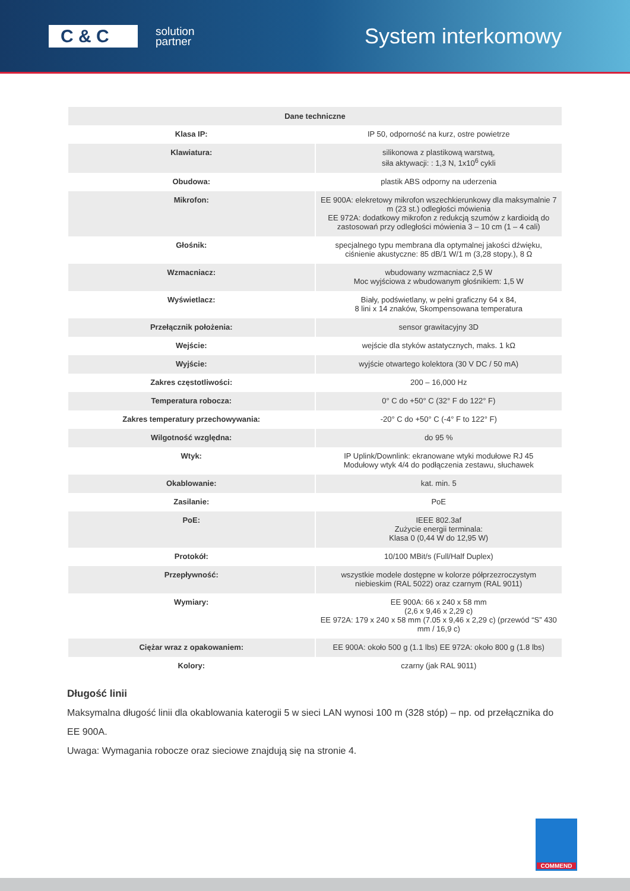C & C
solution
partner
System interkomowy
| Dane techniczne | |
| --- | --- |
| Klasa IP: | IP 50, odporność na kurz, ostre powietrze |
| Klawiatura: | silikonowa z plastikową warstwą, siła aktywacji: : 1,3 N, 1x10<sup>6</sup> cykli |
| Obudowa: | plastik ABS odporny na uderzenia |
| Mikrofon: | EE 900A: elekretowy mikrofon wszechkierunkowy dla maksymalnie 7 m (23 st.) odległości mówienia EE 972A: dodatkowy mikrofon z redukcją szumów z kardioidą do zastosowań przy odległości mówienia 3 – 10 cm (1 – 4 cali) |
| Głośnik: | specjalnego typu membrana dla optymalnej jakości dźwięku, ciśnienie akustyczne: 85 dB/1 W/1 m (3,28 stopy.), 8 Ω |
| Wzmacniacz: | wbudowany wzmacniacz 2,5 W Moc wyjściowa z wbudowanym głośnikiem: 1,5 W |
| Wyświetlacz: | Biały, podświetlany, w pełni graficzny 64 x 84, 8 lini x 14 znaków, Skompensowana temperatura |
| Przełącznik położenia: | sensor grawitacyjny 3D |
| Wejście: | wejście dla styków astatycznych, maks. 1 kΩ |
| Wyjście: | wyjście otwartego kolektora (30 V DC / 50 mA) |
| Zakres częstotliwości: | 200 – 16,000 Hz |
| Temperatura robocza: | 0° C do +50° C (32° F do 122° F) |
| Zakres temperatury przechowywania: | -20° C do +50° C (-4° F to 122° F) |
| Wilgotność względna: | do 95 % |
| Wtyk: | IP Uplink/Downlink: ekranowane wtyki modułowe RJ 45 Modułowy wtyk 4/4 do podłączenia zestawu, słuchawek |
| Okablowanie: | kat. min. 5 |
| Zasilanie: | PoE |
| PoE: | IEEE 802.3af Zużycie energii terminala: Klasa 0 (0,44 W do 12,95 W) |
| Protokół: | 10/100 MBit/s (Full/Half Duplex) |
| Przepływność: | wszystkie modele dostępne w kolorze półprzezroczystym niebieskim (RAL 5022) oraz czarnym (RAL 9011) |
| Wymiary: | EE 900A: 66 x 240 x 58 mm (2,6 x 9,46 x 2,29 c) EE 972A: 179 x 240 x 58 mm (7.05 x 9,46 x 2,29 c) (przewód “S” 430 mm / 16,9 c) |
| Ciężar wraz z opakowaniem: | EE 900A: około 500 g (1.1 lbs) EE 972A: około 800 g (1.8 lbs) |
| Kolory: | czarny (jak RAL 9011) |
Długość linii
Maksymalna długość linii dla okablowania katerogii 5 w sieci LAN wynosi 100 m (328 stóp) – np. od przełącznika do EE 900A.
Uwaga: Wymagania robocze oraz sieciowe znajdują się na stronie 4.
COMMEND